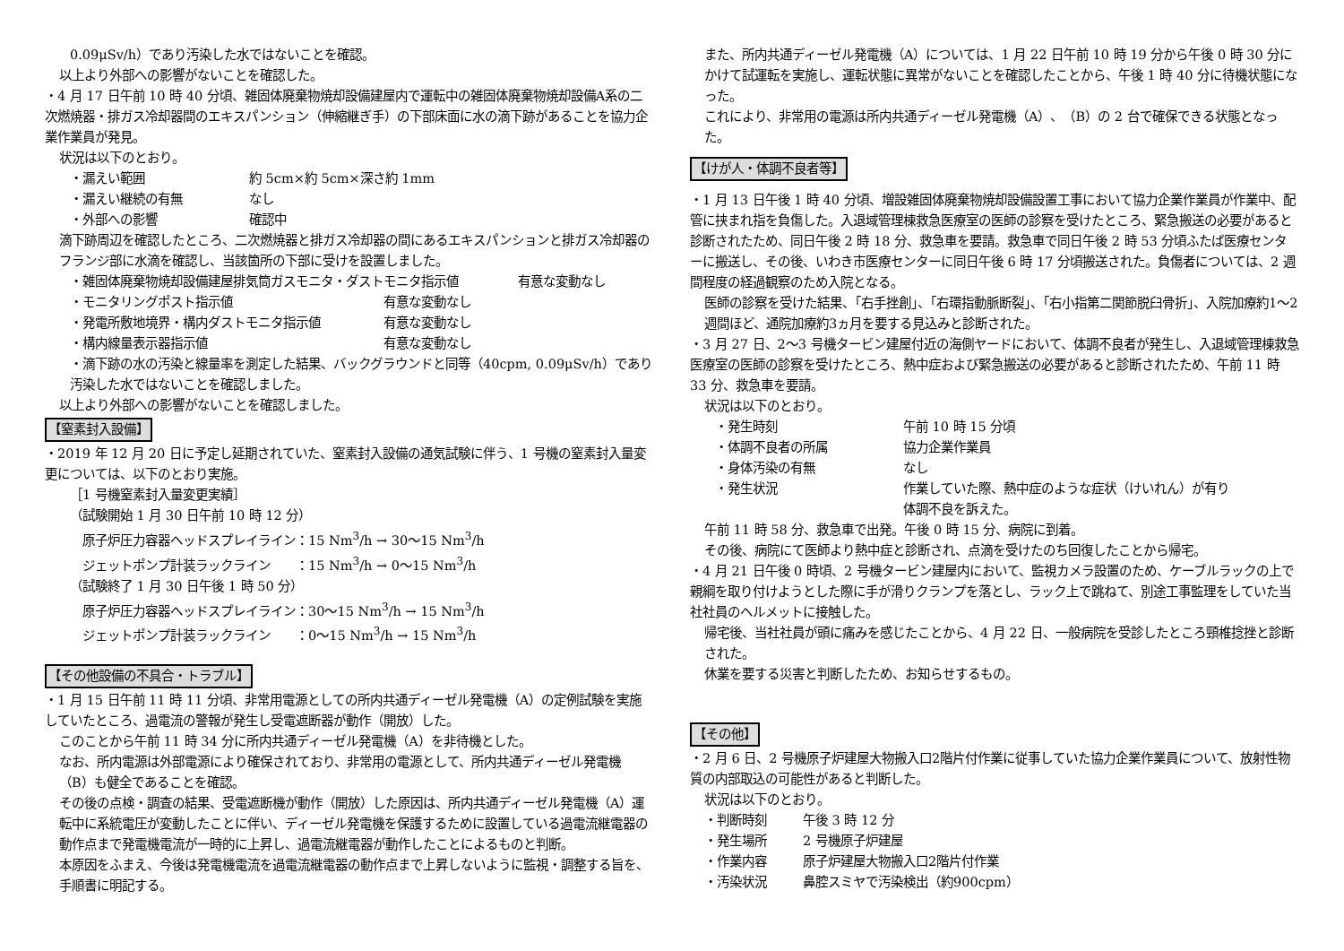0.09μSv/h）であり汚染した水ではないことを確認。
以上より外部への影響がないことを確認した。
・4 月 17 日午前 10 時 40 分頃、雑固体廃棄物焼却設備建屋内で運転中の雑固体廃棄物焼却設備A系の二次燃焼器・排ガス冷却器間のエキスパンション（伸縮継ぎ手）の下部床面に水の滴下跡があることを協力企業作業員が発見。
状況は以下のとおり。
・漏えい範囲 約 5cm×約 5cm×深さ約 1mm
・漏えい継続の有無 なし
・外部への影響 確認中
滴下跡周辺を確認したところ、二次燃焼器と排ガス冷却器の間にあるエキスパンションと排ガス冷却器のフランジ部に水滴を確認し、当該箇所の下部に受けを設置しました。
・雑固体廃棄物焼却設備建屋排気筒ガスモニタ・ダストモニタ指示値 有意な変動なし
・モニタリングポスト指示値 有意な変動なし
・発電所敷地境界・構内ダストモニタ指示値 有意な変動なし
・構内線量表示器指示値 有意な変動なし
・滴下跡の水の汚染と線量率を測定した結果、バックグラウンドと同等（40cpm, 0.09μSv/h）であり汚染した水ではないことを確認しました。
以上より外部への影響がないことを確認しました。
【窒素封入設備】
・2019 年 12 月 20 日に予定し延期されていた、窒素封入設備の通気試験に伴う、1 号機の窒素封入量変更については、以下のとおり実施。
［1 号機窒素封入量変更実績］
（試験開始 1 月 30 日午前 10 時 12 分）
　原子炉圧力容器ヘッドスプレイライン：15 Nm<sup>3</sup>/h → 30～15 Nm<sup>3</sup>/h
　ジェットポンプ計装ラックライン　　：15 Nm<sup>3</sup>/h → 0～15 Nm<sup>3</sup>/h
（試験終了 1 月 30 日午後 1 時 50 分）
　原子炉圧力容器ヘッドスプレイライン：30～15 Nm<sup>3</sup>/h → 15 Nm<sup>3</sup>/h
　ジェットポンプ計装ラックライン　　：0～15 Nm<sup>3</sup>/h → 15 Nm<sup>3</sup>/h
【その他設備の不具合・トラブル】
・1 月 15 日午前 11 時 11 分頃、非常用電源としての所内共通ディーゼル発電機（A）の定例試験を実施していたところ、過電流の警報が発生し受電遮断器が動作（開放）した。
このことから午前 11 時 34 分に所内共通ディーゼル発電機（A）を非待機とした。
なお、所内電源は外部電源により確保されており、非常用の電源として、所内共通ディーゼル発電機（B）も健全であることを確認。
その後の点検・調査の結果、受電遮断機が動作（開放）した原因は、所内共通ディーゼル発電機（A）運転中に系統電圧が変動したことに伴い、ディーゼル発電機を保護するために設置している過電流継電器の動作点まで発電機電流が一時的に上昇し、過電流継電器が動作したことによるものと判断。
本原因をふまえ、今後は発電機電流を過電流継電器の動作点まで上昇しないように監視・調整する旨を、手順書に明記する。
また、所内共通ディーゼル発電機（A）については、1 月 22 日午前 10 時 19 分から午後 0 時 30 分にかけて試運転を実施し、運転状態に異常がないことを確認したことから、午後 1 時 40 分に待機状態になった。
これにより、非常用の電源は所内共通ディーゼル発電機（A）、（B）の 2 台で確保できる状態となった。
【けが人・体調不良者等】
・1 月 13 日午後 1 時 40 分頃、増設雑固体廃棄物焼却設備設置工事において協力企業作業員が作業中、配管に挟まれ指を負傷した。入退域管理棟救急医療室の医師の診察を受けたところ、緊急搬送の必要があると診断されたため、同日午後 2 時 18 分、救急車を要請。救急車で同日午後 2 時 53 分頃ふたば医療センターに搬送し、その後、いわき市医療センターに同日午後 6 時 17 分頃搬送された。負傷者については、2 週間程度の経過観察のため入院となる。
医師の診察を受けた結果、「右手挫創」、「右環指動脈断裂」、「右小指第二関節脱臼骨折」、入院加療約1～2週間ほど、通院加療約3ヵ月を要する見込みと診断された。
・3 月 27 日、2～3 号機タービン建屋付近の海側ヤードにおいて、体調不良者が発生し、入退域管理棟救急医療室の医師の診察を受けたところ、熱中症および緊急搬送の必要があると診断されたため、午前 11 時 33 分、救急車を要請。
状況は以下のとおり。
・発生時刻 午前 10 時 15 分頃
・体調不良者の所属 協力企業作業員
・身体汚染の有無 なし
・発生状況 作業していた際、熱中症のような症状（けいれん）が有り
体調不良を訴えた。
午前 11 時 58 分、救急車で出発。午後 0 時 15 分、病院に到着。
その後、病院にて医師より熱中症と診断され、点滴を受けたのち回復したことから帰宅。
・4 月 21 日午後 0 時頃、2 号機タービン建屋内において、監視カメラ設置のため、ケーブルラックの上で親綱を取り付けようとした際に手が滑りクランプを落とし、ラック上で跳ねて、別途工事監理をしていた当社社員のヘルメットに接触した。
帰宅後、当社社員が頭に痛みを感じたことから、4 月 22 日、一般病院を受診したところ頸椎捻挫と診断された。
休業を要する災害と判断したため、お知らせするもの。
【その他】
・2 月 6 日、2 号機原子炉建屋大物搬入口2階片付作業に従事していた協力企業作業員について、放射性物質の内部取込の可能性があると判断した。
状況は以下のとおり。
・判断時刻 午後 3 時 12 分
・発生場所 2 号機原子炉建屋
・作業内容 原子炉建屋大物搬入口2階片付作業
・汚染状況 鼻腔スミヤで汚染検出（約900cpm）